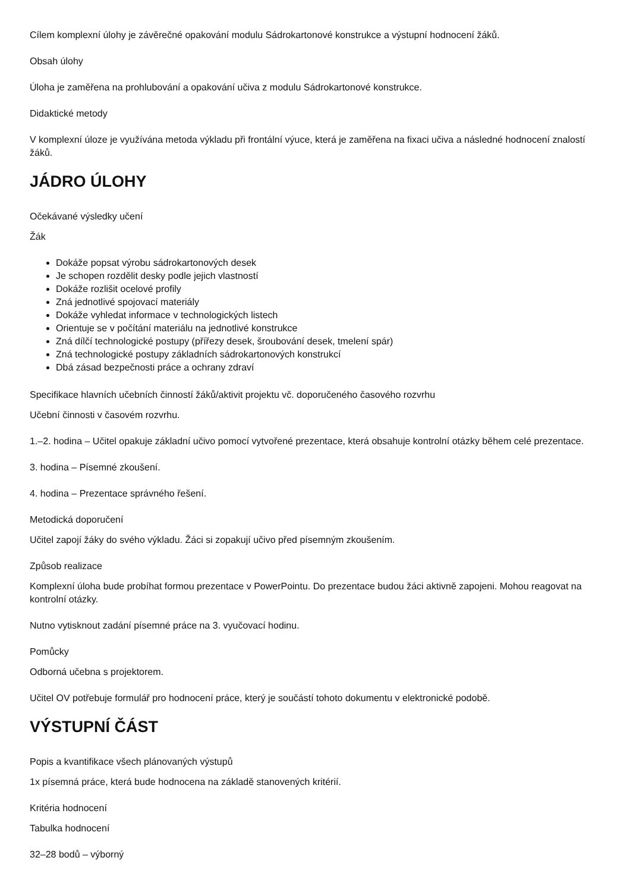Cílem komplexní úlohy je závěrečné opakování modulu Sádrokartonové konstrukce a výstupní hodnocení žáků.
Obsah úlohy
Úloha je zaměřena na prohlubování a opakování učiva z modulu Sádrokartonové konstrukce.
Didaktické metody
V komplexní úloze je využívána metoda výkladu při frontální výuce, která je zaměřena na fixaci učiva a následné hodnocení znalostí žáků.
JÁDRO ÚLOHY
Očekávané výsledky učení
Žák
Dokáže popsat výrobu sádrokartonových desek
Je schopen rozdělit desky podle jejich vlastností
Dokáže rozlišit ocelové profily
Zná jednotlivé spojovací materiály
Dokáže vyhledat informace v technologických listech
Orientuje se v počítání materiálu na jednotlivé konstrukce
Zná dílčí technologické postupy (přířezy desek, šroubování desek, tmelení spár)
Zná technologické postupy základních sádrokartonových konstrukcí
Dbá zásad bezpečnosti práce a ochrany zdraví
Specifikace hlavních učebních činností žáků/aktivit projektu vč. doporučeného časového rozvrhu
Učební činnosti v časovém rozvrhu.
1.–2. hodina – Učitel opakuje základní učivo pomocí vytvořené prezentace, která obsahuje kontrolní otázky během celé prezentace.
3. hodina – Písemné zkoušení.
4. hodina – Prezentace správného řešení.
Metodická doporučení
Učitel zapojí žáky do svého výkladu. Žáci si zopakují učivo před písemným zkoušením.
Způsob realizace
Komplexní úloha bude probíhat formou prezentace v PowerPointu. Do prezentace budou žáci aktivně zapojeni. Mohou reagovat na kontrolní otázky.
Nutno vytisknout zadání písemné práce na 3. vyučovací hodinu.
Pomůcky
Odborná učebna s projektorem.
Učitel OV potřebuje formulář pro hodnocení práce, který je součástí tohoto dokumentu v elektronické podobě.
VÝSTUPNÍ ČÁST
Popis a kvantifikace všech plánovaných výstupů
1x písemná práce, která bude hodnocena na základě stanovených kritérií.
Kritéria hodnocení
Tabulka hodnocení
32–28 bodů – výborný